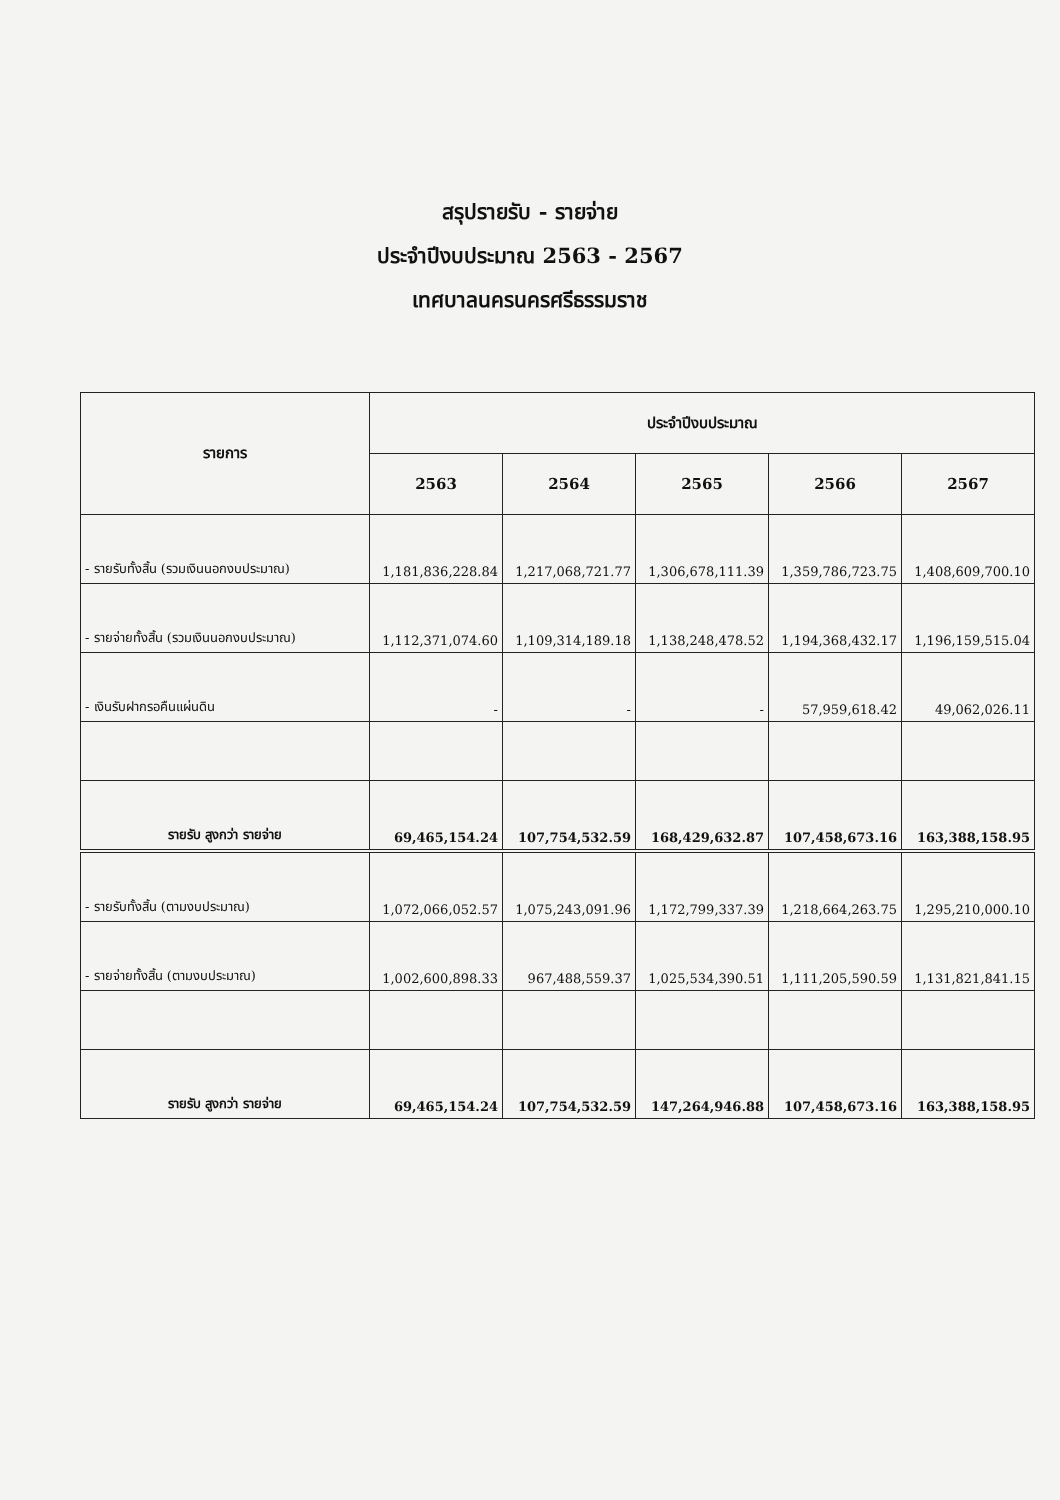สรุปรายรับ - รายจ่าย
ประจำปีงบประมาณ 2563 - 2567
เทศบาลนครนครศรีธรรมราช
| รายการ | ประจำปีงบประมาณ | | | | |
| --- | --- | --- | --- | --- | --- |
| | 2563 | 2564 | 2565 | 2566 | 2567 |
| - รายรับทั้งสิ้น (รวมเงินนอกงบประมาณ) | 1,181,836,228.84 | 1,217,068,721.77 | 1,306,678,111.39 | 1,359,786,723.75 | 1,408,609,700.10 |
| - รายจ่ายทั้งสิ้น (รวมเงินนอกงบประมาณ) | 1,112,371,074.60 | 1,109,314,189.18 | 1,138,248,478.52 | 1,194,368,432.17 | 1,196,159,515.04 |
| - เงินรับฝากรอคืนแผ่นดิน | - | - | - | 57,959,618.42 | 49,062,026.11 |
| รายรับ สูงกว่า รายจ่าย | 69,465,154.24 | 107,754,532.59 | 168,429,632.87 | 107,458,673.16 | 163,388,158.95 |
| - รายรับทั้งสิ้น (ตามงบประมาณ) | 1,072,066,052.57 | 1,075,243,091.96 | 1,172,799,337.39 | 1,218,664,263.75 | 1,295,210,000.10 |
| - รายจ่ายทั้งสิ้น (ตามงบประมาณ) | 1,002,600,898.33 | 967,488,559.37 | 1,025,534,390.51 | 1,111,205,590.59 | 1,131,821,841.15 |
| รายรับ สูงกว่า รายจ่าย | 69,465,154.24 | 107,754,532.59 | 147,264,946.88 | 107,458,673.16 | 163,388,158.95 |